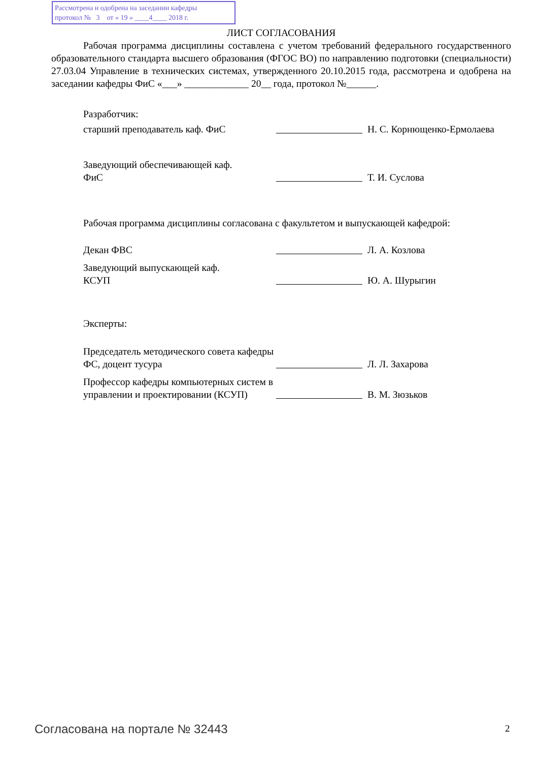Рассмотрена и одобрена на заседании кафедры
протокол № 3 от « 19 » ____4____ 2018 г.
ЛИСТ СОГЛАСОВАНИЯ
Рабочая программа дисциплины составлена с учетом требований федерального государственного образовательного стандарта высшего образования (ФГОС ВО) по направлению подготовки (специальности) 27.03.04 Управление в технических системах, утвержденного 20.10.2015 года, рассмотрена и одобрена на заседании кафедры ФиС «___» _____________ 20__ года, протокол №______.
Разработчик:
старший преподаватель каф. ФиС
Н. С. Корнющенко-Ермолаева
Заведующий обеспечивающей каф.
ФиС
Т. И. Суслова
Рабочая программа дисциплины согласована с факультетом и выпускающей кафедрой:
Декан ФВС
Л. А. Козлова
Заведующий выпускающей каф.
КСУП
Ю. А. Шурыгин
Эксперты:
Председатель методического совета кафедры ФС, доцент тусура
Л. Л. Захарова
Профессор кафедры компьютерных систем в управлении и проектировании (КСУП)
В. М. Зюзьков
Согласована на портале № 32443 2